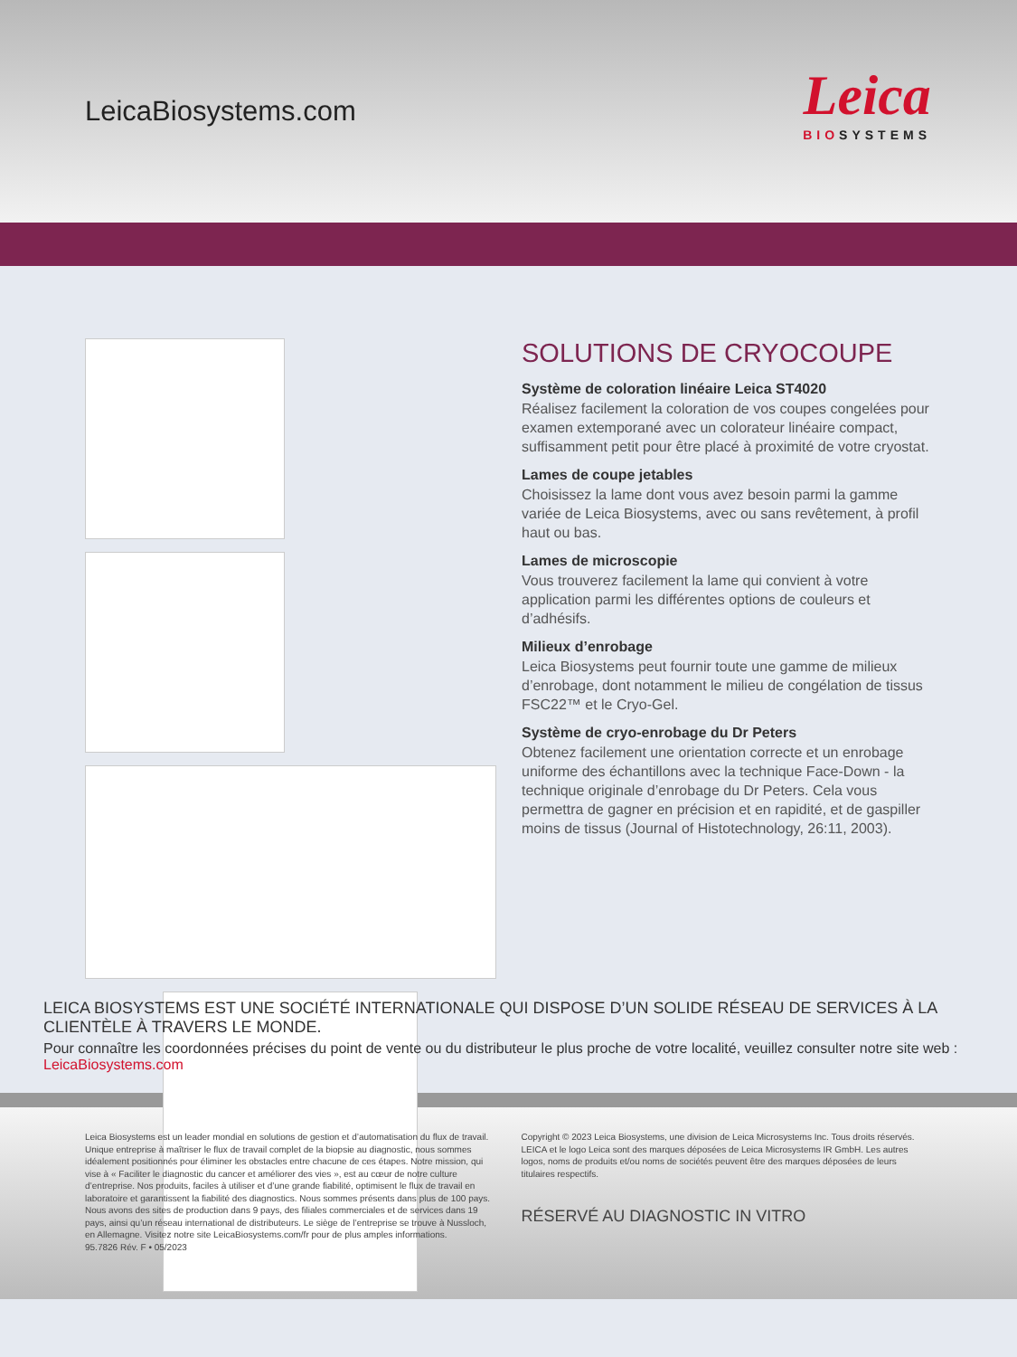LeicaBiosystems.com
Leica
BIOSYSTEMS
SOLUTIONS DE CRYOCOUPE
Système de coloration linéaire Leica ST4020
Réalisez facilement la coloration de vos coupes congelées pour examen extemporané avec un colorateur linéaire compact, suffisamment petit pour être placé à proximité de votre cryostat.
Lames de coupe jetables
Choisissez la lame dont vous avez besoin parmi la gamme variée de Leica Biosystems, avec ou sans revêtement, à profil haut ou bas.
Lames de microscopie
Vous trouverez facilement la lame qui convient à votre application parmi les différentes options de couleurs et d’adhésifs.
Milieux d’enrobage
Leica Biosystems peut fournir toute une gamme de milieux d’enrobage, dont notamment le milieu de congélation de tissus FSC22™ et le Cryo-Gel.
Système de cryo-enrobage du Dr Peters
Obtenez facilement une orientation correcte et un enrobage uniforme des échantillons avec la technique Face-Down - la technique originale d’enrobage du Dr Peters. Cela vous permettra de gagner en précision et en rapidité, et de gaspiller moins de tissus (Journal of Histotechnology, 26:11, 2003).
LEICA BIOSYSTEMS EST UNE SOCIÉTÉ INTERNATIONALE QUI DISPOSE D’UN SOLIDE RÉSEAU DE SERVICES À LA CLIENTÈLE À TRAVERS LE MONDE.
Pour connaître les coordonnées précises du point de vente ou du distributeur le plus proche de votre localité, veuillez consulter notre site web : LeicaBiosystems.com
Leica Biosystems est un leader mondial en solutions de gestion et d’automatisation du flux de travail. Unique entreprise à maîtriser le flux de travail complet de la biopsie au diagnostic, nous sommes idéalement positionnés pour éliminer les obstacles entre chacune de ces étapes. Notre mission, qui vise à « Faciliter le diagnostic du cancer et améliorer des vies », est au cœur de notre culture d’entreprise. Nos produits, faciles à utiliser et d’une grande fiabilité, optimisent le flux de travail en laboratoire et garantissent la fiabilité des diagnostics. Nous sommes présents dans plus de 100 pays. Nous avons des sites de production dans 9 pays, des filiales commerciales et de services dans 19 pays, ainsi qu’un réseau international de distributeurs. Le siège de l’entreprise se trouve à Nussloch, en Allemagne. Visitez notre site LeicaBiosystems.com/fr pour de plus amples informations.
95.7826 Rév. F • 05/2023
Copyright © 2023 Leica Biosystems, une division de Leica Microsystems Inc. Tous droits réservés. LEICA et le logo Leica sont des marques déposées de Leica Microsystems IR GmbH. Les autres logos, noms de produits et/ou noms de sociétés peuvent être des marques déposées de leurs titulaires respectifs.
RÉSERVÉ AU DIAGNOSTIC IN VITRO